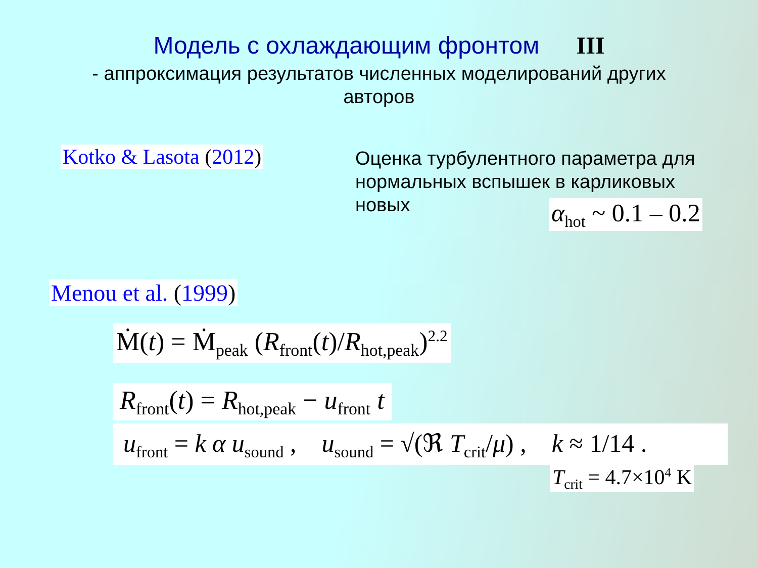Модель с охлаждающим фронтом III
- аппроксимация результатов численных моделирований других авторов
Kotko & Lasota (2012)
Оценка турбулентного параметра для нормальных вспышек в карликовых новых
α<sub>hot</sub> ~ 0.1 – 0.2
Menou et al. (1999)
Ṁ(t) = Ṁ<sub>peak</sub> (R<sub>front</sub>(t)/R<sub>hot,peak</sub>)<sup>2.2</sup>
R<sub>front</sub>(t) = R<sub>hot,peak</sub> − u<sub>front</sub> t
u<sub>front</sub> = k α u<sub>sound</sub> , u<sub>sound</sub> = √(ℜ T<sub>crit</sub>/μ) , k ≈ 1/14 .
T<sub>crit</sub> = 4.7×10<sup>4</sup> K